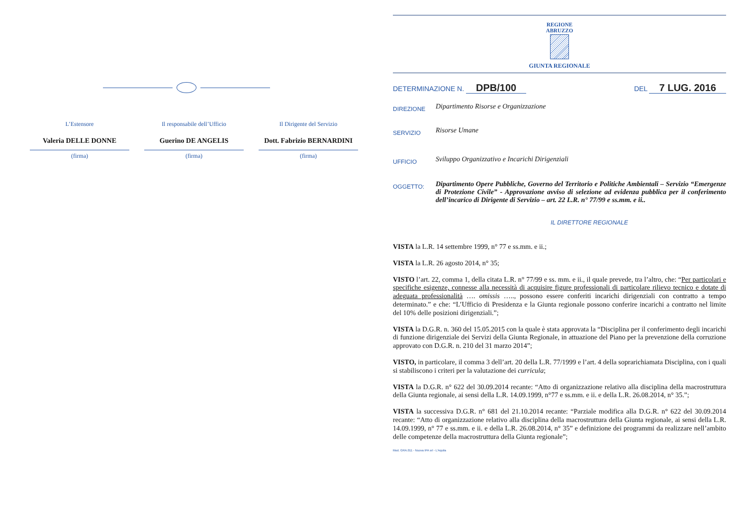L’Estensore
Valeria DELLE DONNE
(firma)
Il responsabile dell’Ufficio
Guerino DE ANGELIS
(firma)
Il Dirigente del Servizio
Dott. Fabrizio BERNARDINI
(firma)
REGIONE
ABRUZZO
GIUNTA REGIONALE
DETERMINAZIONE N. DPB/100
DEL 7 LUG. 2016
DIREZIONE
Dipartimento Risorse e Organizzazione
SERVIZIO
Risorse Umane
UFFICIO
Sviluppo Organizzativo e Incarichi Dirigenziali
OGGETTO:
Dipartimento Opere Pubbliche, Governo del Territorio e Politiche Ambientali – Servizio “Emergenze di Protezione Civile” - Approvazione avviso di selezione ad evidenza pubblica per il conferimento dell’incarico di Dirigente di Servizio – art. 22 L.R. n° 77/99 e ss.mm. e ii..
IL DIRETTORE REGIONALE
VISTA la L.R. 14 settembre 1999, n° 77 e ss.mm. e ii.;
VISTA la L.R. 26 agosto 2014, n° 35;
VISTO l’art. 22, comma 1, della citata L.R. n° 77/99 e ss. mm. e ii., il quale prevede, tra l’altro, che: “Per particolari e specifiche esigenze, connesse alla necessità di acquisire figure professionali di particolare rilievo tecnico e dotate di adeguata professionalità …. omissis ….., possono essere conferiti incarichi dirigenziali con contratto a tempo determinato.” e che: “L’Ufficio di Presidenza e la Giunta regionale possono conferire incarichi a contratto nel limite del 10% delle posizioni dirigenziali.”;
VISTA la D.G.R. n. 360 del 15.05.2015 con la quale è stata approvata la “Disciplina per il conferimento degli incarichi di funzione dirigenziale dei Servizi della Giunta Regionale, in attuazione del Piano per la prevenzione della corruzione approvato con D.G.R. n. 210 del 31 marzo 2014”;
VISTO, in particolare, il comma 3 dell’art. 20 della L.R. 77/1999 e l’art. 4 della soprarichiamata Disciplina, con i quali si stabiliscono i criteri per la valutazione dei curricula;
VISTA la D.G.R. n° 622 del 30.09.2014 recante: “Atto di organizzazione relativo alla disciplina della macrostruttura della Giunta regionale, ai sensi della L.R. 14.09.1999, n°77 e ss.mm. e ii. e della L.R. 26.08.2014, n° 35.”;
VISTA la successiva D.G.R. n° 681 del 21.10.2014 recante: “Parziale modifica alla D.G.R. n° 622 del 30.09.2014 recante: “Atto di organizzazione relativo alla disciplina della macrostruttura della Giunta regionale, ai sensi della L.R. 14.09.1999, n° 77 e ss.mm. e ii. e della L.R. 26.08.2014, n° 35” e definizione dei programmi da realizzare nell’ambito delle competenze della macrostruttura della Giunta regionale”;
Mod. GRA.011 - Nuova IPA srl - L’Aquila